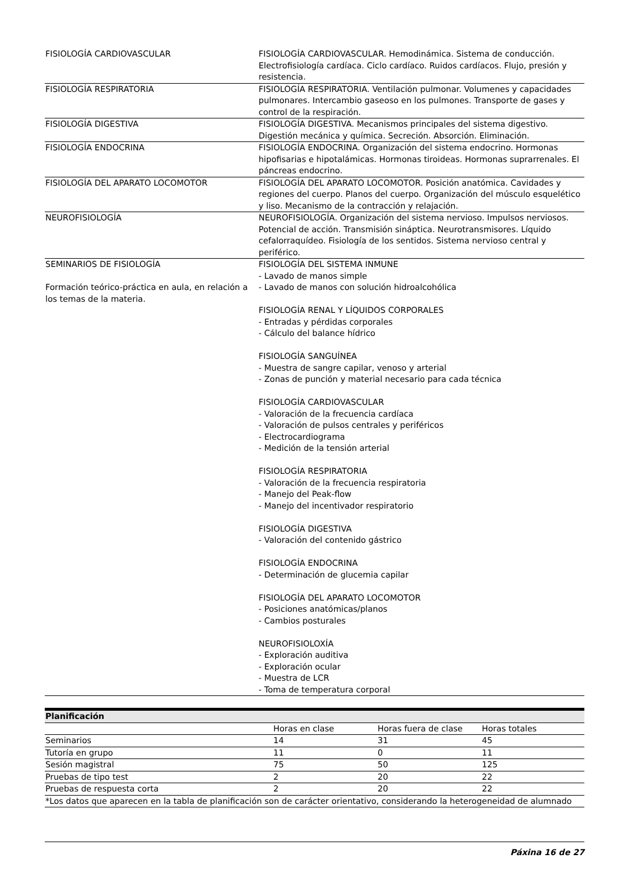| FISIOLOGÍA CARDIOVASCULAR | FISIOLOGÍA CARDIOVASCULAR. Hemodinámica. Sistema de conducción. Electrofisiología cardíaca. Ciclo cardíaco. Ruidos cardíacos. Flujo, presión y resistencia. |
| FISIOLOGÍA RESPIRATORIA | FISIOLOGÍA RESPIRATORIA. Ventilación pulmonar. Volumenes y capacidades pulmonares. Intercambio gaseoso en los pulmones. Transporte de gases y control de la respiración. |
| FISIOLOGÍA DIGESTIVA | FISIOLOGÍA DIGESTIVA. Mecanismos principales del sistema digestivo. Digestión mecánica y química. Secreción. Absorción. Eliminación. |
| FISIOLOGÍA ENDOCRINA | FISIOLOGÍA ENDOCRINA. Organización del sistema endocrino. Hormonas hipofisarias e hipotalámicas. Hormonas tiroideas. Hormonas suprarrenales. El páncreas endocrino. |
| FISIOLOGÍA DEL APARATO LOCOMOTOR | FISIOLOGÍA DEL APARATO LOCOMOTOR. Posición anatómica. Cavidades y regiones del cuerpo. Planos del cuerpo. Organización del músculo esquelético y liso. Mecanismo de la contracción y relajación. |
| NEUROFISIOLOGÍA | NEUROFISIOLOGÍA. Organización del sistema nervioso. Impulsos nerviosos. Potencial de acción. Transmisión sináptica. Neurotransmisores. Líquido cefalorraquídeo. Fisiología de los sentidos. Sistema nervioso central y periférico. |
| SEMINARIOS DE FISIOLOGÍA Formación teórico-práctica en aula, en relación a los temas de la materia. | FISIOLOGÍA DEL SISTEMA INMUNE - Lavado de manos simple - Lavado de manos con solución hidroalcohólica FISIOLOGÍA RENAL Y LÍQUIDOS CORPORALES - Entradas y pérdidas corporales - Cálculo del balance hídrico FISIOLOGÍA SANGUÍNEA - Muestra de sangre capilar, venoso y arterial - Zonas de punción y material necesario para cada técnica FISIOLOGÍA CARDIOVASCULAR - Valoración de la frecuencia cardíaca - Valoración de pulsos centrales y periféricos - Electrocardiograma - Medición de la tensión arterial FISIOLOGÍA RESPIRATORIA - Valoración de la frecuencia respiratoria - Manejo del Peak-flow - Manejo del incentivador respiratorio FISIOLOGÍA DIGESTIVA - Valoración del contenido gástrico FISIOLOGÍA ENDOCRINA - Determinación de glucemia capilar FISIOLOGÍA DEL APARATO LOCOMOTOR - Posiciones anatómicas/planos - Cambios posturales NEUROFISIOLOXÍA - Exploración auditiva - Exploración ocular - Muestra de LCR - Toma de temperatura corporal |
| Planificación | | | |
| --- | --- | --- | --- |
| | Horas en clase | Horas fuera de clase | Horas totales |
| Seminarios | 14 | 31 | 45 |
| Tutoría en grupo | 11 | 0 | 11 |
| Sesión magistral | 75 | 50 | 125 |
| Pruebas de tipo test | 2 | 20 | 22 |
| Pruebas de respuesta corta | 2 | 20 | 22 |
| *Los datos que aparecen en la tabla de planificación son de carácter orientativo, considerando la heterogeneidad de alumnado | | | |
Páxina 16 de 27